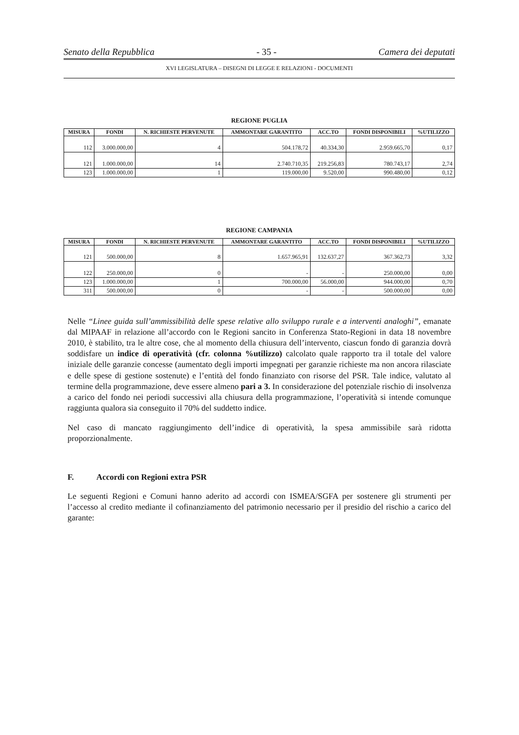Senato della Repubblica - 35 - Camera dei deputati
XVI LEGISLATURA – DISEGNI DI LEGGE E RELAZIONI - DOCUMENTI
REGIONE PUGLIA
| MISURA | FONDI | N. RICHIESTE PERVENUTE | AMMONTARE GARANTITO | ACC.TO | FONDI DISPONIBILI | %UTILIZZO |
| --- | --- | --- | --- | --- | --- | --- |
| 112 | 3.000.000,00 | 4 | 504.178,72 | 40.334,30 | 2.959.665,70 | 0,17 |
| 121 | 1.000.000,00 | 14 | 2.740.710,35 | 219.256,83 | 780.743,17 | 2,74 |
| 123 | 1.000.000,00 | 1 | 119.000,00 | 9.520,00 | 990.480,00 | 0,12 |
REGIONE CAMPANIA
| MISURA | FONDI | N. RICHIESTE PERVENUTE | AMMONTARE GARANTITO | ACC.TO | FONDI DISPONIBILI | %UTILIZZO |
| --- | --- | --- | --- | --- | --- | --- |
| 121 | 500.000,00 | 8 | 1.657.965,91 | 132.637,27 | 367.362,73 | 3,32 |
| 122 | 250.000,00 | 0 | - | - | 250.000,00 | 0,00 |
| 123 | 1.000.000,00 | 1 | 700.000,00 | 56.000,00 | 944.000,00 | 0,70 |
| 311 | 500.000,00 | 0 | - | - | 500.000,00 | 0,00 |
Nelle “Linee guida sull’ammissibilità delle spese relative allo sviluppo rurale e a interventi analoghi”, emanate dal MIPAAF in relazione all’accordo con le Regioni sancito in Conferenza Stato-Regioni in data 18 novembre 2010, è stabilito, tra le altre cose, che al momento della chiusura dell’intervento, ciascun fondo di garanzia dovrà soddisfare un indice di operatività (cfr. colonna %utilizzo) calcolato quale rapporto tra il totale del valore iniziale delle garanzie concesse (aumentato degli importi impegnati per garanzie richieste ma non ancora rilasciate e delle spese di gestione sostenute) e l’entità del fondo finanziato con risorse del PSR. Tale indice, valutato al termine della programmazione, deve essere almeno pari a 3. In considerazione del potenziale rischio di insolvenza a carico del fondo nei periodi successivi alla chiusura della programmazione, l’operatività si intende comunque raggiunta qualora sia conseguito il 70% del suddetto indice.
Nel caso di mancato raggiungimento dell’indice di operatività, la spesa ammissibile sarà ridotta proporzionalmente.
F. Accordi con Regioni extra PSR
Le seguenti Regioni e Comuni hanno aderito ad accordi con ISMEA/SGFA per sostenere gli strumenti per l’accesso al credito mediante il cofinanziamento del patrimonio necessario per il presidio del rischio a carico del garante: